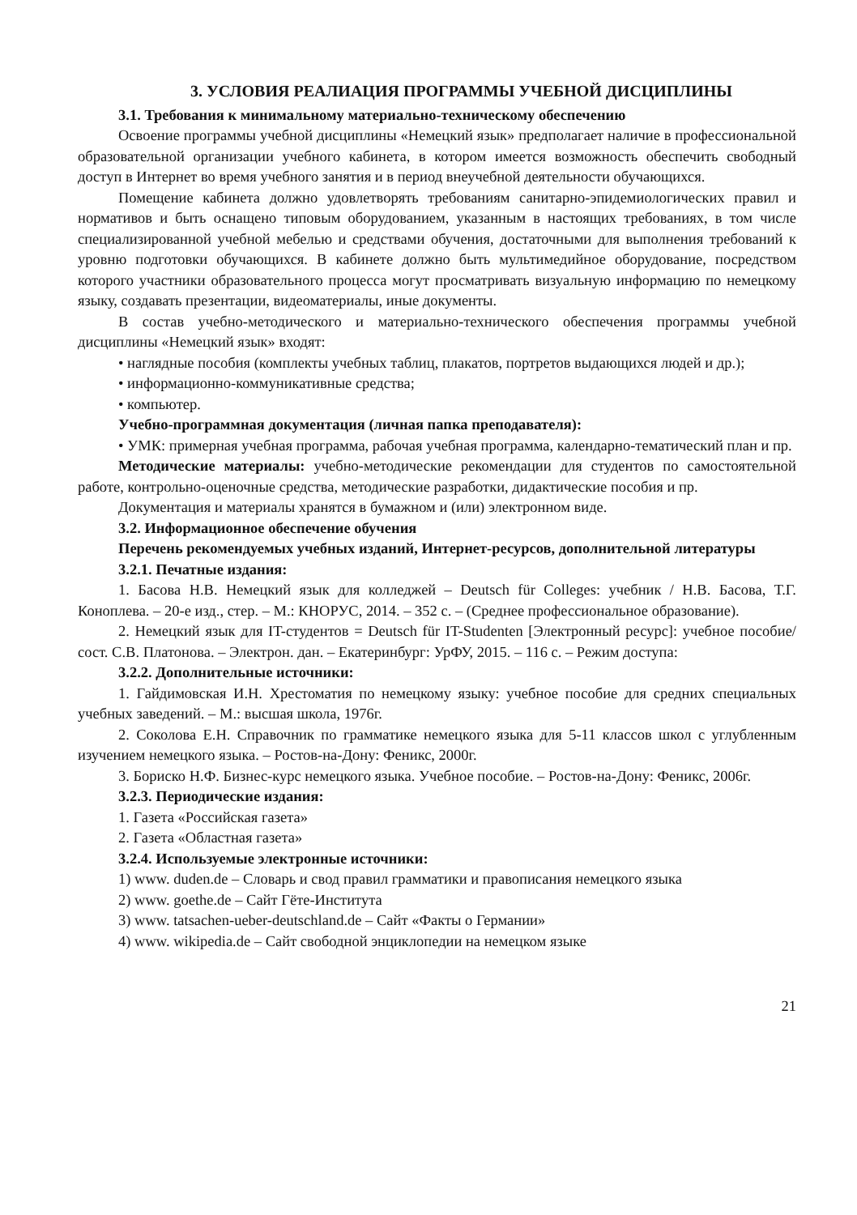3. УСЛОВИЯ РЕАЛИАЦИЯ ПРОГРАММЫ УЧЕБНОЙ ДИСЦИПЛИНЫ
3.1. Требования к минимальному материально-техническому обеспечению
Освоение программы учебной дисциплины «Немецкий язык» предполагает наличие в профессиональной образовательной организации учебного кабинета, в котором имеется возможность обеспечить свободный доступ в Интернет во время учебного занятия и в период внеучебной деятельности обучающихся.
Помещение кабинета должно удовлетворять требованиям санитарно-эпидемиологических правил и нормативов и быть оснащено типовым оборудованием, указанным в настоящих требованиях, в том числе специализированной учебной мебелью и средствами обучения, достаточными для выполнения требований к уровню подготовки обучающихся. В кабинете должно быть мультимедийное оборудование, посредством которого участники образовательного процесса могут просматривать визуальную информацию по немецкому языку, создавать презентации, видеоматериалы, иные документы.
В состав учебно-методического и материально-технического обеспечения программы учебной дисциплины «Немецкий язык» входят:
• наглядные пособия (комплекты учебных таблиц, плакатов, портретов выдающихся людей и др.);
• информационно-коммуникативные средства;
• компьютер.
Учебно-программная документация (личная папка преподавателя):
• УМК: примерная учебная программа, рабочая учебная программа, календарно-тематический план и пр.
Методические материалы: учебно-методические рекомендации для студентов по самостоятельной работе, контрольно-оценочные средства, методические разработки, дидактические пособия и пр.
Документация и материалы хранятся в бумажном и (или) электронном виде.
3.2. Информационное обеспечение обучения
Перечень рекомендуемых учебных изданий, Интернет-ресурсов, дополнительной литературы
3.2.1. Печатные издания:
1. Басова Н.В. Немецкий язык для колледжей – Deutsch für Colleges: учебник / Н.В. Басова, Т.Г. Коноплева. – 20-е изд., стер. – М.: КНОРУС, 2014. – 352 с. – (Среднее профессиональное образование).
2. Немецкий язык для IT-студентов = Deutsch für IT-Studenten [Электронный ресурс]: учебное пособие/сост. С.В. Платонова. – Электрон. дан. – Екатеринбург: УрФУ, 2015. – 116 с. – Режим доступа:
3.2.2. Дополнительные источники:
1. Гайдимовская И.Н. Хрестоматия по немецкому языку: учебное пособие для средних специальных учебных заведений. – М.: высшая школа, 1976г.
2. Соколова Е.Н. Справочник по грамматике немецкого языка для 5-11 классов школ с углубленным изучением немецкого языка. – Ростов-на-Дону: Феникс, 2000г.
3. Бориско Н.Ф. Бизнес-курс немецкого языка. Учебное пособие. – Ростов-на-Дону: Феникс, 2006г.
3.2.3. Периодические издания:
1. Газета «Российская газета»
2. Газета «Областная газета»
3.2.4. Используемые электронные источники:
1) www. duden.de – Словарь и свод правил грамматики и правописания немецкого языка
2) www. goethe.de – Сайт Гёте-Института
3) www. tatsachen-ueber-deutschland.de – Сайт «Факты о Германии»
4) www. wikipedia.de – Сайт свободной энциклопедии на немецком языке
21